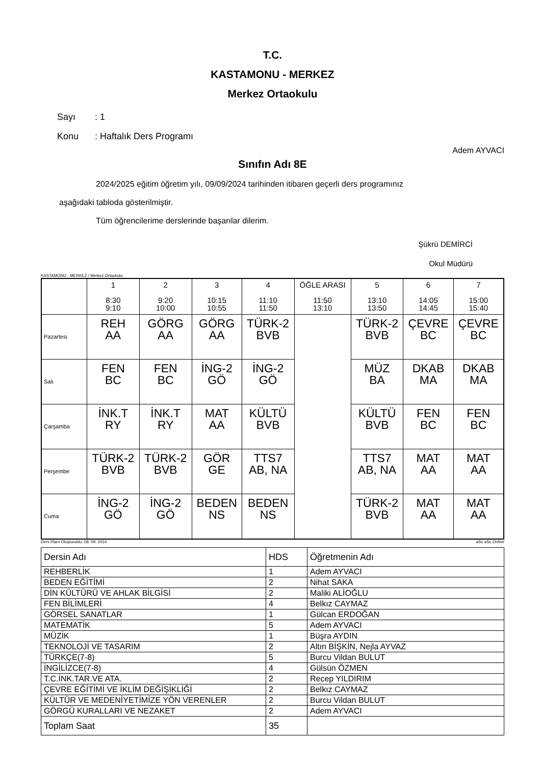T.C.
KASTAMONU - MERKEZ
Merkez Ortaokulu
Sayı: 1
Konu: Haftalık Ders Programı
Adem AYVACI
Sınıfın Adı 8E
2024/2025 eğitim öğretim yılı, 09/09/2024 tarihinden itibaren geçerli ders programınız
aşağıdaki tabloda gösterilmiştir.
Tüm öğrencilerime derslerinde başarılar dilerim.
Şükrü DEMİRCİ
Okul Müdürü
KASTAMONU - MERKEZ / Merkez Ortaokulu
| | 1 8:30 9:10 | 2 9:20 10:00 | 3 10:15 10:55 | 4 11:10 11:50 | ÖĞLE ARASI 11:50 13:10 | 5 13:10 13:50 | 6 14:05 14:45 | 7 15:00 15:40 |
| Pazartesi | REH AA | GÖRG AA | GÖRG AA | TÜRK-2 BVB | | TÜRK-2 BVB | ÇEVRE BC | ÇEVRE BC |
| Salı | FEN BC | FEN BC | İNG-2 GÖ | İNG-2 GÖ | | MÜZ BA | DKAB MA | DKAB MA |
| Çarşamba | İNK.T RY | İNK.T RY | MAT AA | KÜLTÜ BVB | | KÜLTÜ BVB | FEN BC | FEN BC |
| Perşembe | TÜRK-2 BVB | TÜRK-2 BVB | GÖR GE | TTS7 AB, NA | | TTS7 AB, NA | MAT AA | MAT AA |
| Cuma | İNG-2 GÖ | İNG-2 GÖ | BEDEN NS | BEDEN NS | | TÜRK-2 BVB | MAT AA | MAT AA |
Ders Planı Oluşturuldu: 08. 09. 2024 aSc aSc Online
| Dersin Adı | HDS | Öğretmenin Adı |
| REHBERLİK | 1 | Adem AYVACI |
| BEDEN EĞİTİMİ | 2 | Nihat SAKA |
| DİN KÜLTÜRÜ VE AHLAK BİLGİSİ | 2 | Maliki ALİOĞLU |
| FEN BİLİMLERİ | 4 | Belkız CAYMAZ |
| GÖRSEL SANATLAR | 1 | Gülcan ERDOĞAN |
| MATEMATİK | 5 | Adem AYVACI |
| MÜZİK | 1 | Büşra AYDIN |
| TEKNOLOJİ VE TASARIM | 2 | Altın BİŞKİN, Nejla AYVAZ |
| TÜRKÇE(7-8) | 5 | Burcu Vildan BULUT |
| İNGİLİZCE(7-8) | 4 | Gülsün ÖZMEN |
| T.C.İNK.TAR.VE ATA. | 2 | Recep YILDIRIM |
| ÇEVRE EĞİTİMİ VE İKLİM DEĞİŞİKLİĞİ | 2 | Belkız CAYMAZ |
| KÜLTÜR VE MEDENİYETİMİZE YÖN VERENLER | 2 | Burcu Vildan BULUT |
| GÖRGÜ KURALLARI VE NEZAKET | 2 | Adem AYVACI |
| Toplam Saat | 35 | |